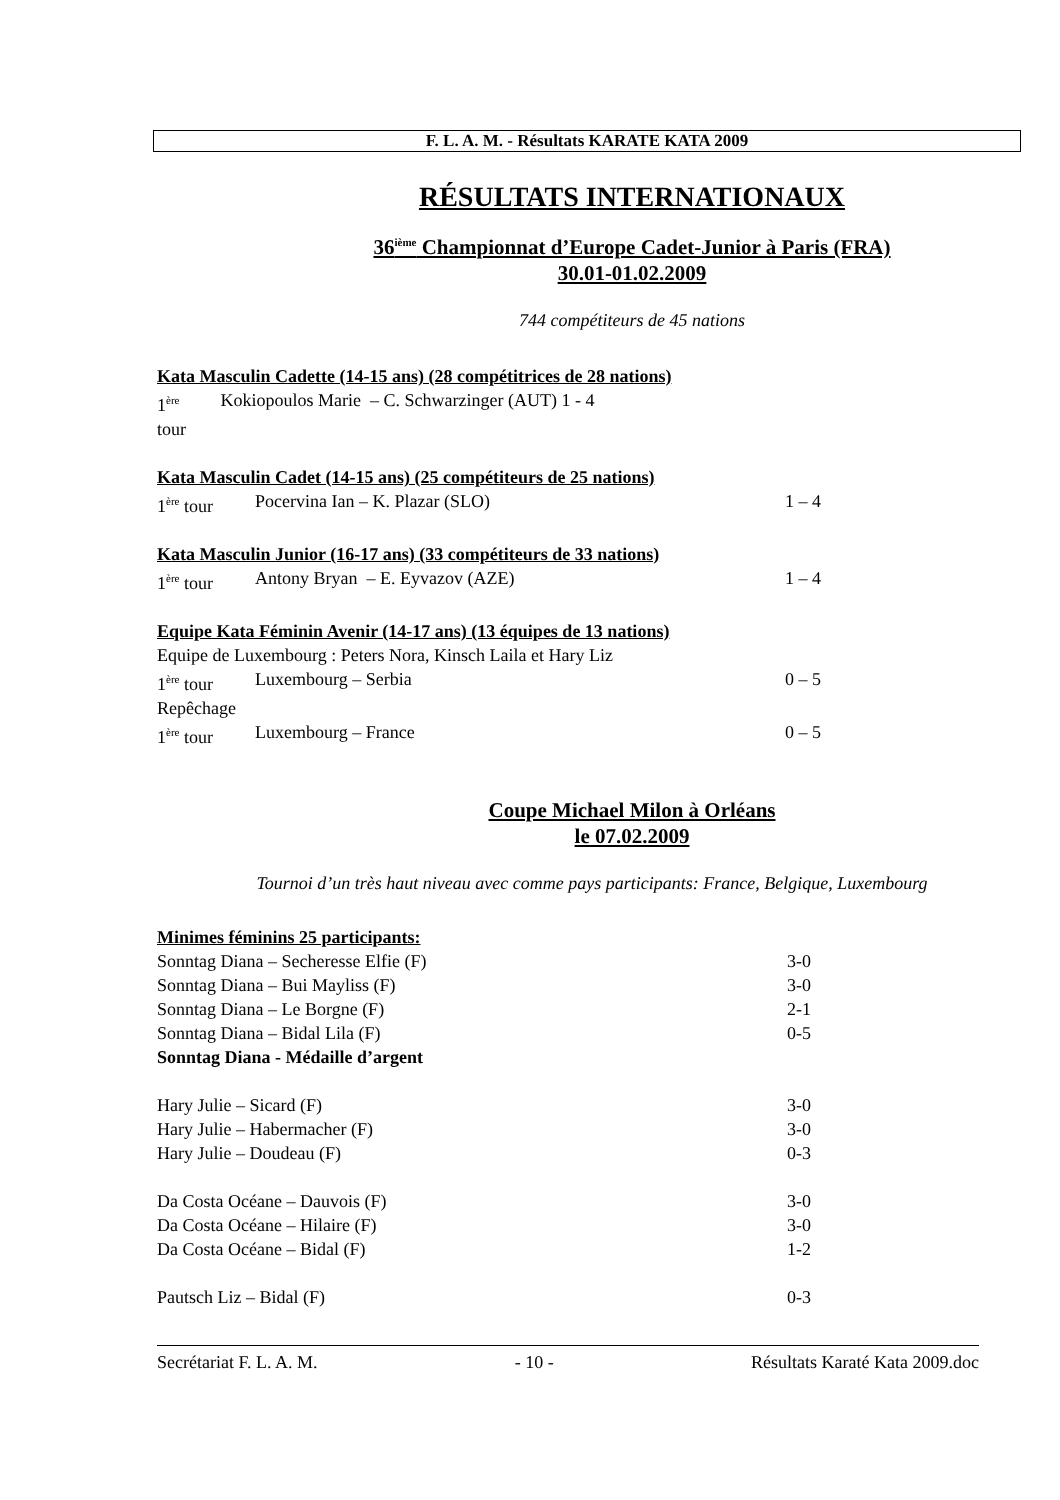F. L. A. M. - Résultats KARATE KATA 2009
RÉSULTATS INTERNATIONAUX
36<sup>ième</sup> Championnat d’Europe Cadet-Junior à Paris (FRA)
30.01-01.02.2009
744 compétiteurs de 45 nations
Kata Masculin Cadette (14-15 ans) (28 compétitrices de 28 nations)
1<sup>ère</sup> tour Kokiopoulos Marie – C. Schwarzinger (AUT) 1 - 4
Kata Masculin Cadet (14-15 ans) (25 compétiteurs de 25 nations)
1<sup>ère</sup> tour Pocervina Ian – K. Plazar (SLO) 1 – 4
Kata Masculin Junior (16-17 ans) (33 compétiteurs de 33 nations)
1<sup>ère</sup> tour Antony Bryan – E. Eyvazov (AZE) 1 – 4
Equipe Kata Féminin Avenir (14-17 ans) (13 équipes de 13 nations)
Equipe de Luxembourg : Peters Nora, Kinsch Laila et Hary Liz
1<sup>ère</sup> tour Luxembourg – Serbia 0 – 5
Repêchage
1<sup>ère</sup> tour Luxembourg – France 0 – 5
Coupe Michael Milon à Orléans
le 07.02.2009
Tournoi d’un très haut niveau avec comme pays participants: France, Belgique, Luxembourg
Minimes féminins 25 participants:
Sonntag Diana – Secheresse Elfie (F) 3-0
Sonntag Diana – Bui Mayliss (F) 3-0
Sonntag Diana – Le Borgne (F) 2-1
Sonntag Diana – Bidal Lila (F) 0-5
Sonntag Diana - Médaille d’argent
Hary Julie – Sicard (F) 3-0
Hary Julie – Habermacher (F) 3-0
Hary Julie – Doudeau (F) 0-3
Da Costa Océane – Dauvois (F) 3-0
Da Costa Océane – Hilaire (F) 3-0
Da Costa Océane – Bidal (F) 1-2
Pautsch Liz – Bidal (F) 0-3
Secrétariat F. L. A. M. - 10 - Résultats Karaté Kata 2009.doc